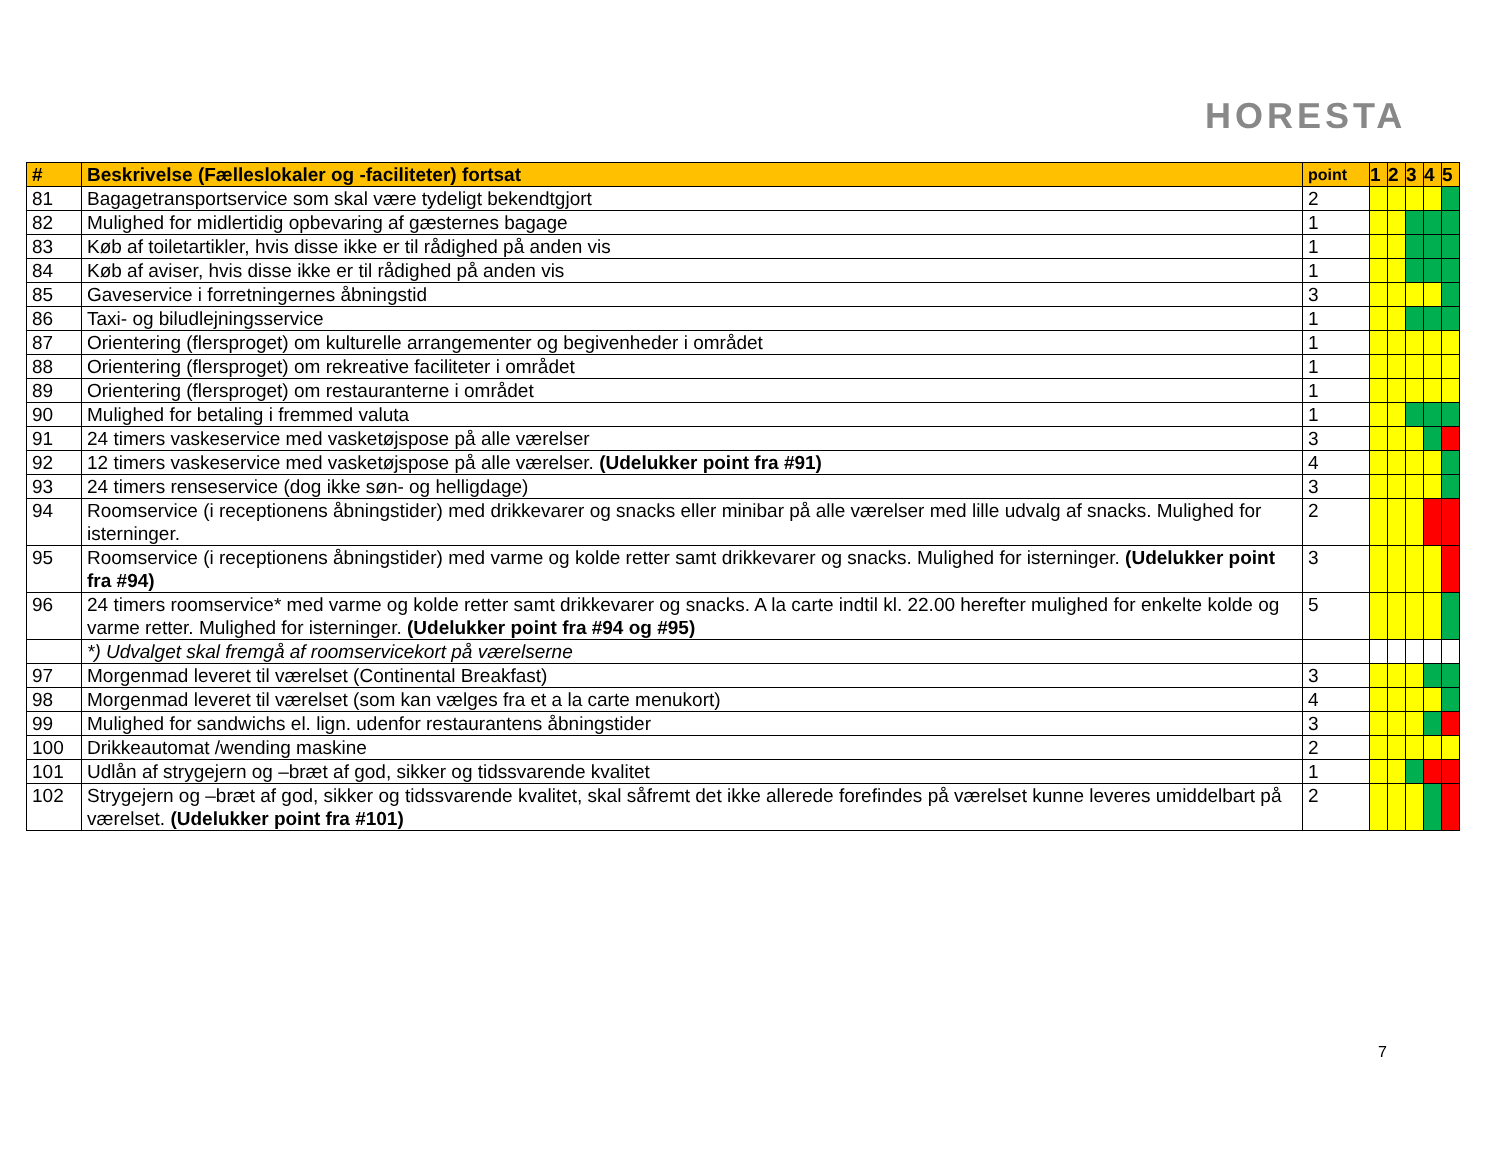HORESTA
| # | Beskrivelse (Fælleslokaler og -faciliteter) fortsat | point | 1 | 2 | 3 | 4 | 5 |
| --- | --- | --- | --- | --- | --- | --- | --- |
| 81 | Bagagetransportservice som skal være tydeligt bekendtgjort | 2 | | | | | |
| 82 | Mulighed for midlertidig opbevaring af gæsternes bagage | 1 | | | | | |
| 83 | Køb af toiletartikler, hvis disse ikke er til rådighed på anden vis | 1 | | | | | |
| 84 | Køb af aviser, hvis disse ikke er til rådighed på anden vis | 1 | | | | | |
| 85 | Gaveservice i forretningernes åbningstid | 3 | | | | | |
| 86 | Taxi- og biludlejningsservice | 1 | | | | | |
| 87 | Orientering (flersproget) om kulturelle arrangementer og begivenheder i området | 1 | | | | | |
| 88 | Orientering (flersproget) om rekreative faciliteter i området | 1 | | | | | |
| 89 | Orientering (flersproget) om restauranterne i området | 1 | | | | | |
| 90 | Mulighed for betaling i fremmed valuta | 1 | | | | | |
| 91 | 24 timers vaskeservice med vasketøjspose på alle værelser | 3 | | | | | |
| 92 | 12 timers vaskeservice med vasketøjspose på alle værelser. (Udelukker point fra #91) | 4 | | | | | |
| 93 | 24 timers renseservice (dog ikke søn- og helligdage) | 3 | | | | | |
| 94 | Roomservice (i receptionens åbningstider) med drikkevarer og snacks eller minibar på alle værelser med lille udvalg af snacks. Mulighed for isterninger. | 2 | | | | | |
| 95 | Roomservice (i receptionens åbningstider) med varme og kolde retter samt drikkevarer og snacks. Mulighed for isterninger. (Udelukker point fra #94) | 3 | | | | | |
| 96 | 24 timers roomservice* med varme og kolde retter samt drikkevarer og snacks. A la carte indtil kl. 22.00 herefter mulighed for enkelte kolde og varme retter. Mulighed for isterninger. (Udelukker point fra #94 og #95) | 5 | | | | | |
| | *) Udvalget skal fremgå af roomservicekort på værelserne | | | | | | |
| 97 | Morgenmad leveret til værelset (Continental Breakfast) | 3 | | | | | |
| 98 | Morgenmad leveret til værelset (som kan vælges fra et a la carte menukort) | 4 | | | | | |
| 99 | Mulighed for sandwichs el. lign. udenfor restaurantens åbningstider | 3 | | | | | |
| 100 | Drikkeautomat /wending maskine | 2 | | | | | |
| 101 | Udlån af strygejern og –bræt af god, sikker og tidssvarende kvalitet | 1 | | | | | |
| 102 | Strygejern og –bræt af god, sikker og tidssvarende kvalitet, skal såfremt det ikke allerede forefindes på værelset kunne leveres umiddelbart på værelset. (Udelukker point fra #101) | 2 | | | | | |
7